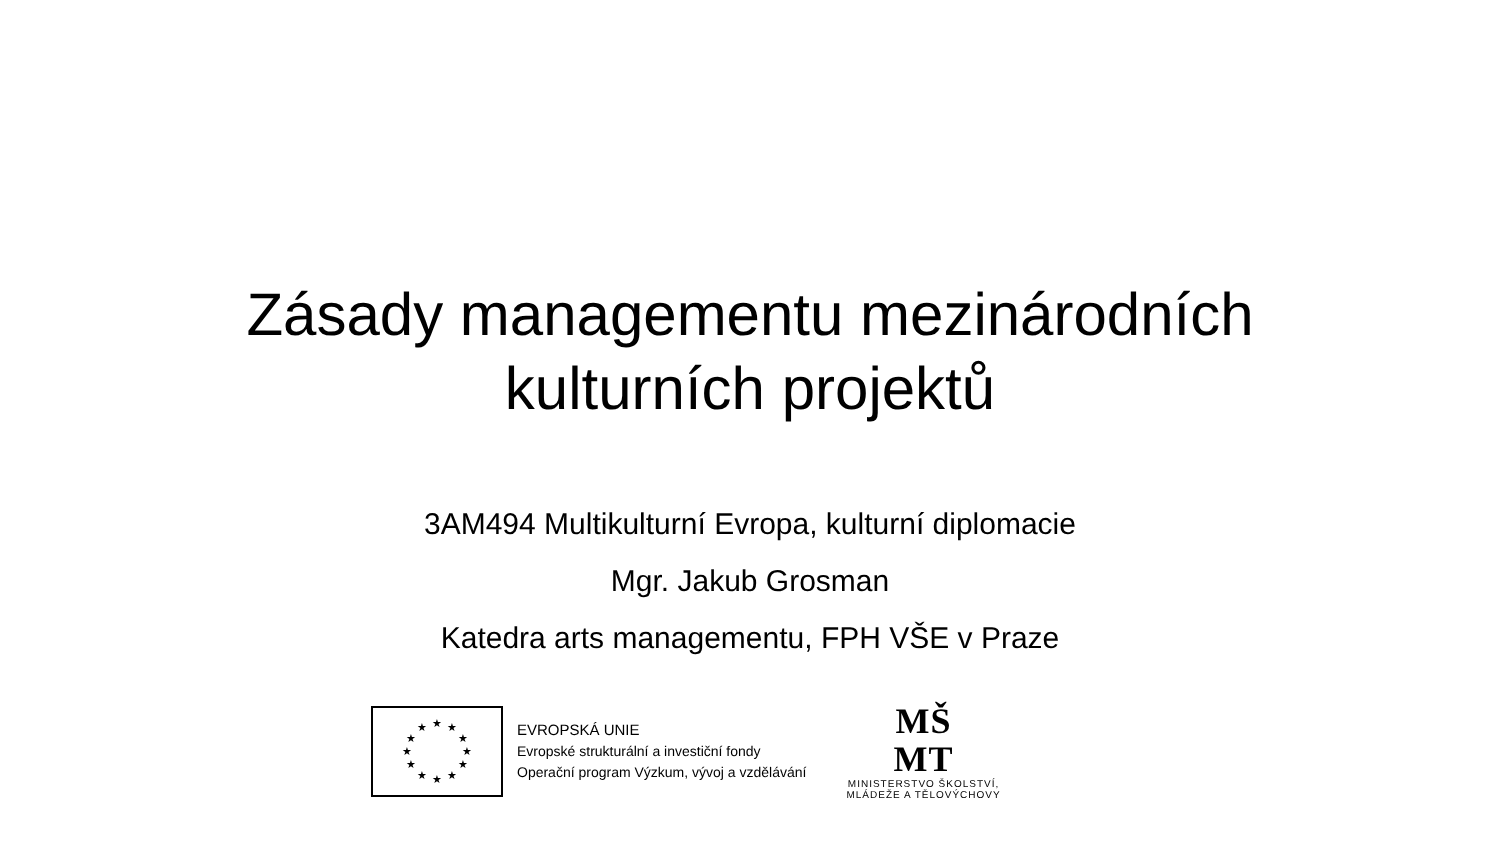Zásady managementu mezinárodních
kulturních projektů
3AM494 Multikulturní Evropa, kulturní diplomacie
Mgr. Jakub Grosman
Katedra arts managementu, FPH VŠE v Praze
★
★
★
★
★
★
★
★
★
★
★
★
EVROPSKÁ UNIE
Evropské strukturální a investiční fondy
Operační program Výzkum, vývoj a vzdělávání
MŠ
MT
MINISTERSTVO ŠKOLSTVÍ,
MLÁDEŽE A TĚLOVÝCHOVY